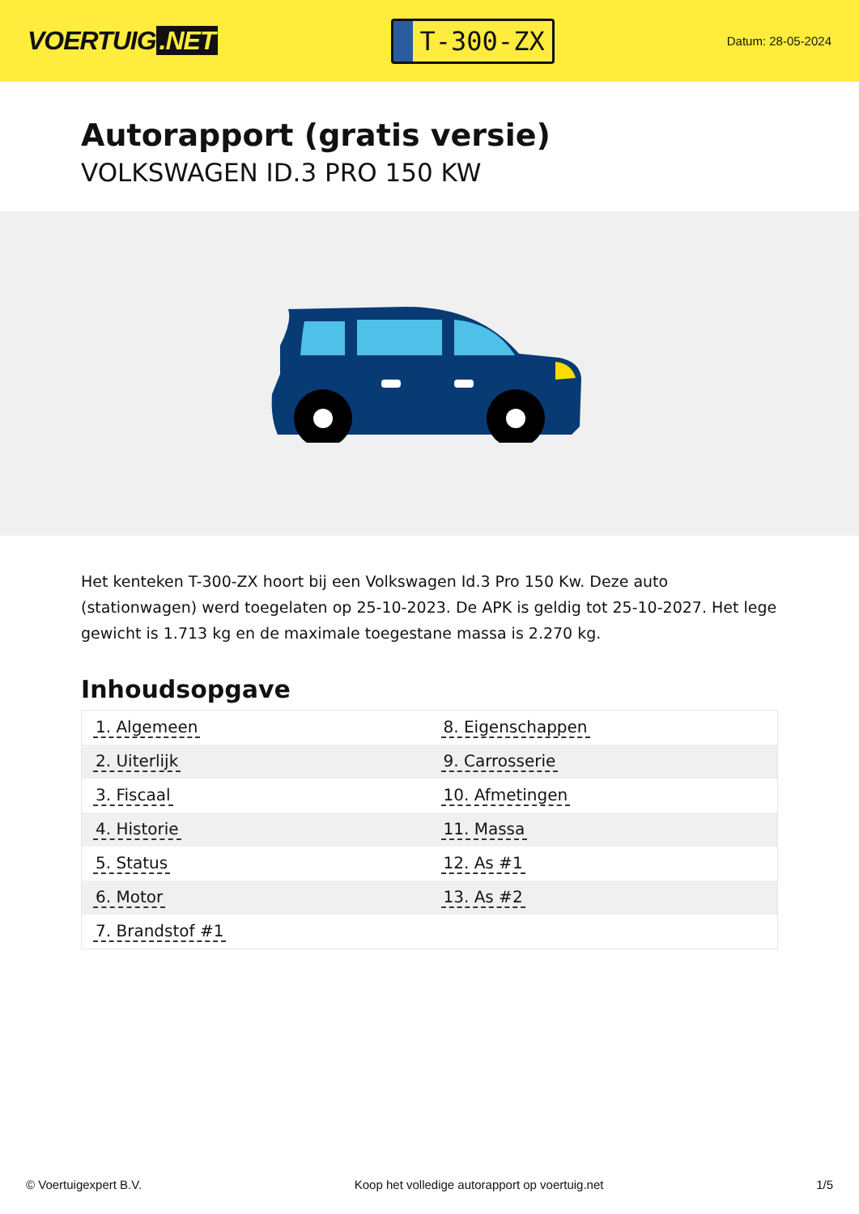VOERTUIG.NET
T-300-ZX
Datum: 28-05-2024
Autorapport (gratis versie)
VOLKSWAGEN ID.3 PRO 150 KW
Het kenteken T-300-ZX hoort bij een Volkswagen Id.3 Pro 150 Kw. Deze auto (stationwagen) werd toegelaten op 25-10-2023. De APK is geldig tot 25-10-2027. Het lege gewicht is 1.713 kg en de maximale toegestane massa is 2.270 kg.
Inhoudsopgave
| 1. Algemeen | 8. Eigenschappen |
| 2. Uiterlijk | 9. Carrosserie |
| 3. Fiscaal | 10. Afmetingen |
| 4. Historie | 11. Massa |
| 5. Status | 12. As #1 |
| 6. Motor | 13. As #2 |
| 7. Brandstof #1 | |
© Voertuigexpert B.V. Koop het volledige autorapport op voertuig.net
1/5